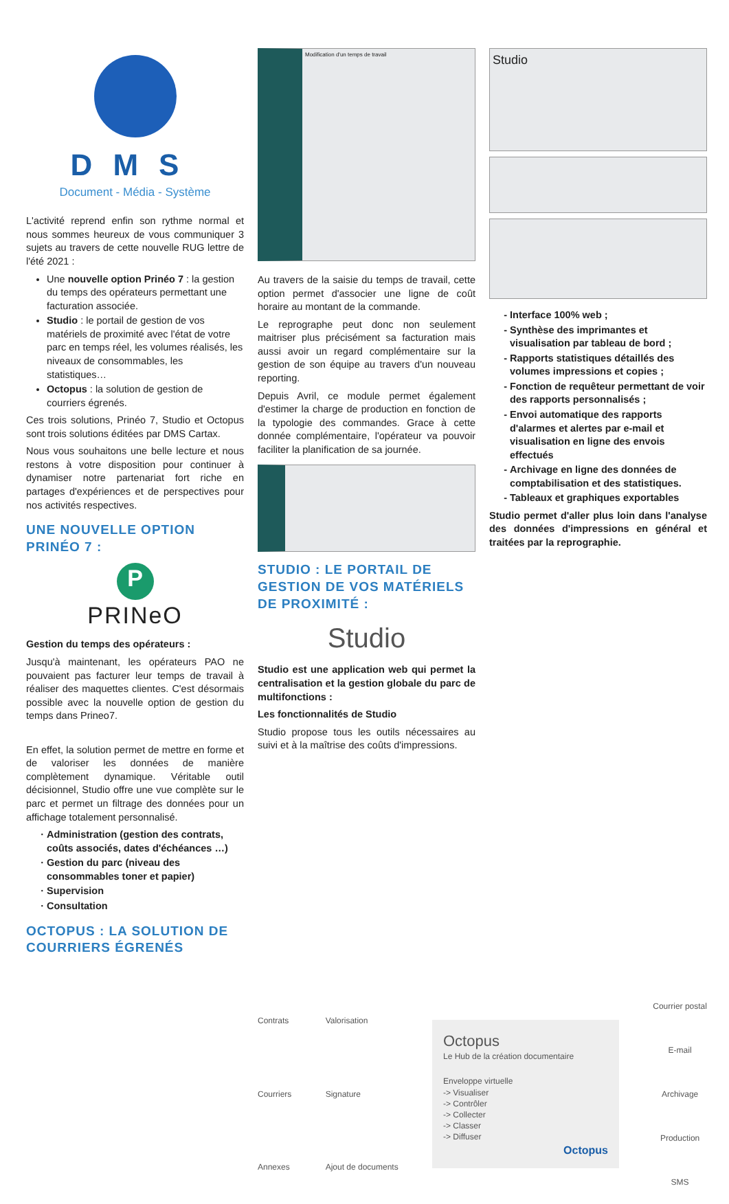DMS
Document - Média - Système
L'activité reprend enfin son rythme normal et nous sommes heureux de vous communiquer 3 sujets au travers de cette nouvelle RUG lettre de l'été 2021 :
Une nouvelle option Prinéo 7 : la gestion du temps des opérateurs permettant une facturation associée.
Studio : le portail de gestion de vos matériels de proximité avec l'état de votre parc en temps réel, les volumes réalisés, les niveaux de consommables, les statistiques…
Octopus : la solution de gestion de courriers égrenés.
Ces trois solutions, Prinéo 7, Studio et Octopus sont trois solutions éditées par DMS Cartax.
Nous vous souhaitons une belle lecture et nous restons à votre disposition pour continuer à dynamiser notre partenariat fort riche en partages d'expériences et de perspectives pour nos activités respectives.
UNE NOUVELLE OPTION PRINÉO 7 :
P
PRINeO
Gestion du temps des opérateurs :
Jusqu'à maintenant, les opérateurs PAO ne pouvaient pas facturer leur temps de travail à réaliser des maquettes clientes. C'est désormais possible avec la nouvelle option de gestion du temps dans Prineo7.
En effet, la solution permet de mettre en forme et de valoriser les données de manière complètement dynamique. Véritable outil décisionnel, Studio offre une vue complète sur le parc et permet un filtrage des données pour un affichage totalement personnalisé.
Administration (gestion des contrats, coûts associés, dates d'échéances …)
Gestion du parc (niveau des consommables toner et papier)
Supervision
Consultation
OCTOPUS : LA SOLUTION DE COURRIERS ÉGRENÉS
Modification d'un temps de travail
Au travers de la saisie du temps de travail, cette option permet d'associer une ligne de coût horaire au montant de la commande.
Le reprographe peut donc non seulement maitriser plus précisément sa facturation mais aussi avoir un regard complémentaire sur la gestion de son équipe au travers d'un nouveau reporting.
Depuis Avril, ce module permet également d'estimer la charge de production en fonction de la typologie des commandes. Grace à cette donnée complémentaire, l'opérateur va pouvoir faciliter la planification de sa journée.
STUDIO : LE PORTAIL DE GESTION DE VOS MATÉRIELS DE PROXIMITÉ :
Studio
Studio est une application web qui permet la centralisation et la gestion globale du parc de multifonctions :
Les fonctionnalités de Studio
Studio propose tous les outils nécessaires au suivi et à la maîtrise des coûts d'impressions.
Studio
Interface 100% web ;
Synthèse des imprimantes et visualisation par tableau de bord ;
Rapports statistiques détaillés des volumes impressions et copies ;
Fonction de requêteur permettant de voir des rapports personnalisés ;
Envoi automatique des rapports d'alarmes et alertes par e-mail et visualisation en ligne des envois effectués
Archivage en ligne des données de comptabilisation et des statistiques.
Tableaux et graphiques exportables
Studio permet d'aller plus loin dans l'analyse des données d'impressions en général et traitées par la reprographie.
Contrats
Courriers
Annexes
Valorisation
Signature
Ajout de documents
Octopus
Le Hub de la création documentaire
Enveloppe virtuelle
-> Visualiser
-> Contrôler
-> Collecter
-> Classer
-> Diffuser
Octopus
Courrier postal
E-mail
Archivage
Production
SMS